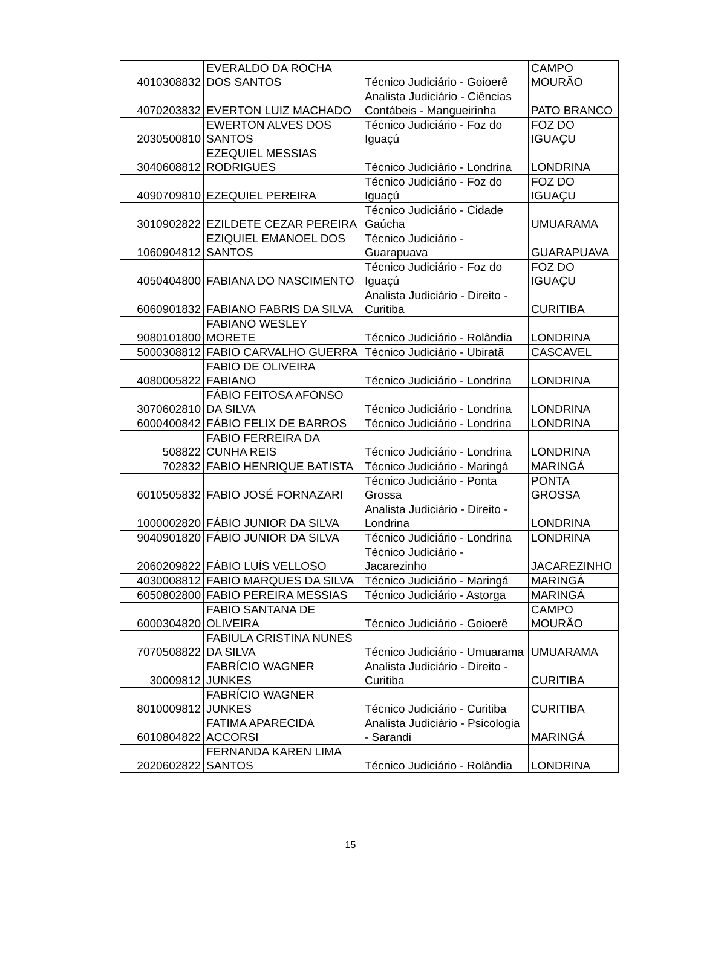| 4010308832 | EVERALDO DA ROCHA DOS SANTOS | Técnico Judiciário - Goioerê | CAMPO MOURÃO |
| 4070203832 | EVERTON LUIZ MACHADO | Analista Judiciário - Ciências Contábeis - Mangueirinha | PATO BRANCO |
| 2030500810 | EWERTON ALVES DOS SANTOS | Técnico Judiciário - Foz do Iguaçú | FOZ DO IGUAÇU |
| 3040608812 | EZEQUIEL MESSIAS RODRIGUES | Técnico Judiciário - Londrina | LONDRINA |
| 4090709810 | EZEQUIEL PEREIRA | Técnico Judiciário - Foz do Iguaçú | FOZ DO IGUAÇU |
| 3010902822 | EZILDETE CEZAR PEREIRA | Técnico Judiciário - Cidade Gaúcha | UMUARAMA |
| 1060904812 | EZIQUIEL EMANOEL DOS SANTOS | Técnico Judiciário - Guarapuava | GUARAPUAVA |
| 4050404800 | FABIANA DO NASCIMENTO | Técnico Judiciário - Foz do Iguaçú | FOZ DO IGUAÇU |
| 6060901832 | FABIANO FABRIS DA SILVA | Analista Judiciário - Direito - Curitiba | CURITIBA |
| 9080101800 | FABIANO WESLEY MORETE | Técnico Judiciário - Rolândia | LONDRINA |
| 5000308812 | FABIO CARVALHO GUERRA | Técnico Judiciário - Ubiratã | CASCAVEL |
| 4080005822 | FABIO DE OLIVEIRA FABIANO | Técnico Judiciário - Londrina | LONDRINA |
| 3070602810 | FÁBIO FEITOSA AFONSO DA SILVA | Técnico Judiciário - Londrina | LONDRINA |
| 6000400842 | FÁBIO FELIX DE BARROS | Técnico Judiciário - Londrina | LONDRINA |
| 508822 | FABIO FERREIRA DA CUNHA REIS | Técnico Judiciário - Londrina | LONDRINA |
| 702832 | FABIO HENRIQUE BATISTA | Técnico Judiciário - Maringá | MARINGÁ |
| 6010505832 | FABIO JOSÉ FORNAZARI | Técnico Judiciário - Ponta Grossa | PONTA GROSSA |
| 1000002820 | FÁBIO JUNIOR DA SILVA | Analista Judiciário - Direito - Londrina | LONDRINA |
| 9040901820 | FÁBIO JUNIOR DA SILVA | Técnico Judiciário - Londrina | LONDRINA |
| 2060209822 | FÁBIO LUÍS VELLOSO | Técnico Judiciário - Jacarezinho | JACAREZINHO |
| 4030008812 | FABIO MARQUES DA SILVA | Técnico Judiciário - Maringá | MARINGÁ |
| 6050802800 | FABIO PEREIRA MESSIAS | Técnico Judiciário - Astorga | MARINGÁ |
| 6000304820 | FABIO SANTANA DE OLIVEIRA | Técnico Judiciário - Goioerê | CAMPO MOURÃO |
| 7070508822 | FABIULA CRISTINA NUNES DA SILVA | Técnico Judiciário - Umuarama | UMUARAMA |
| 30009812 | FABRÍCIO WAGNER JUNKES | Analista Judiciário - Direito - Curitiba | CURITIBA |
| 8010009812 | FABRÍCIO WAGNER JUNKES | Técnico Judiciário - Curitiba | CURITIBA |
| 6010804822 | FATIMA APARECIDA ACCORSI | Analista Judiciário - Psicologia - Sarandi | MARINGÁ |
| 2020602822 | FERNANDA KAREN LIMA SANTOS | Técnico Judiciário - Rolândia | LONDRINA |
15